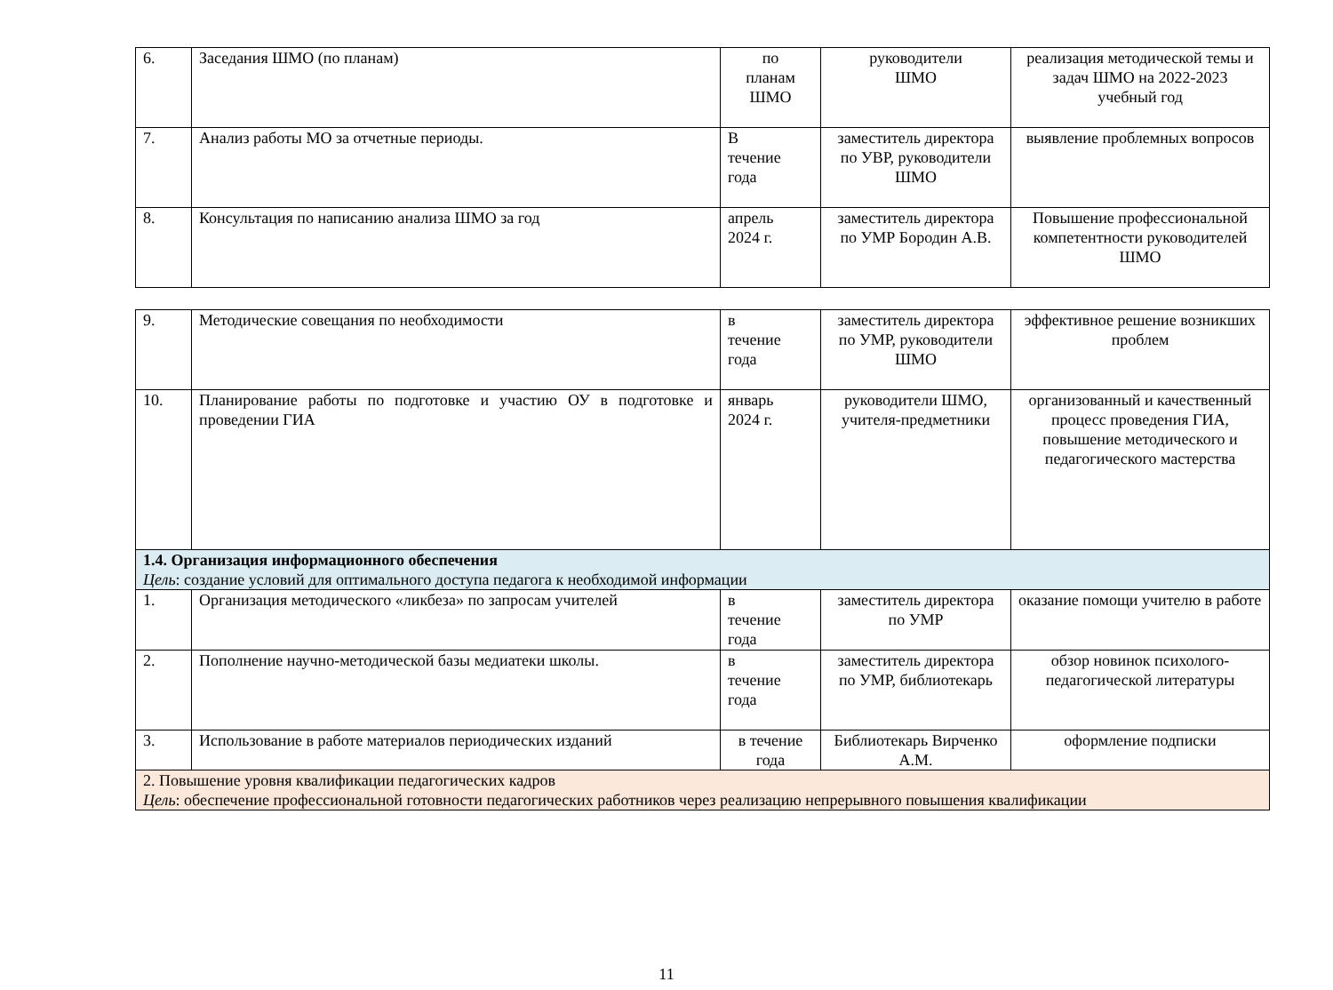| 6. | Заседания ШМО (по планам) | по планам ШМО | руководители ШМО | реализация методической темы и задач ШМО на 2022-2023 учебный год |
| 7. | Анализ работы МО за отчетные периоды. | В течение года | заместитель директора по УВР, руководители ШМО | выявление проблемных вопросов |
| 8. | Консультация по написанию анализа ШМО за год | апрель 2024 г. | заместитель директора по УМР Бородин А.В. | Повышение профессиональной компетентности руководителей ШМО |
| 9. | Методические совещания по необходимости | в течение года | заместитель директора по УМР, руководители ШМО | эффективное решение возникших проблем |
| 10. | Планирование работы по подготовке и участию ОУ в подготовке и проведении ГИА | январь 2024 г. | руководители ШМО, учителя-предметники | организованный и качественный процесс проведения ГИА, повышение методического и педагогического мастерства |
| 1.4. Организация информационного обеспечения Цель : создание условий для оптимального доступа педагога к необходимой информации | | | | |
| 1. | Организация методического «ликбеза» по запросам учителей | в течение года | заместитель директора по УМР | оказание помощи учителю в работе |
| 2. | Пополнение научно-методической базы медиатеки школы. | в течение года | заместитель директора по УМР, библиотекарь | обзор новинок психолого-педагогической литературы |
| 3. | Использование в работе материалов периодических изданий | в течение года | Библиотекарь Вирченко А.М. | оформление подписки |
| 2. Повышение уровня квалификации педагогических кадров Цель : обеспечение профессиональной готовности педагогических работников через реализацию непрерывного повышения квалификации | | | | |
11